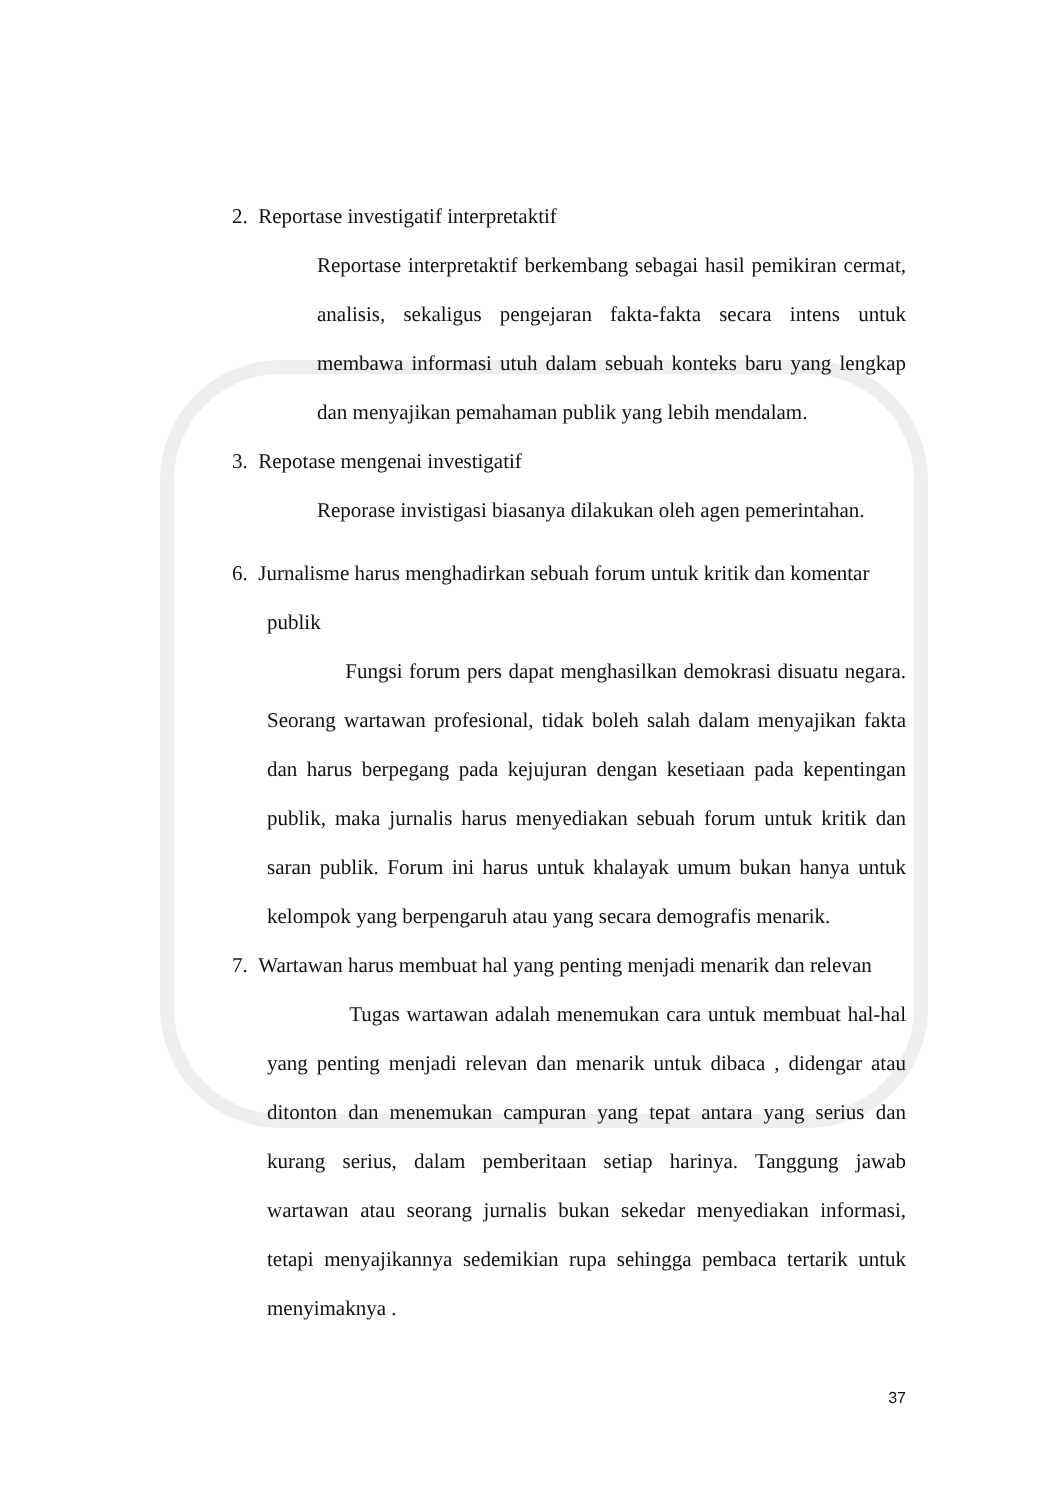2. Reportase investigatif interpretaktif
Reportase interpretaktif berkembang sebagai hasil pemikiran cermat, analisis, sekaligus pengejaran fakta-fakta secara intens untuk membawa informasi utuh dalam sebuah konteks baru yang lengkap dan menyajikan pemahaman publik yang lebih mendalam.
3. Repotase mengenai investigatif
Reporase invistigasi biasanya dilakukan oleh agen pemerintahan.
6. Jurnalisme harus menghadirkan sebuah forum untuk kritik dan komentar
publik
Fungsi forum pers dapat menghasilkan demokrasi disuatu negara. Seorang wartawan profesional, tidak boleh salah dalam menyajikan fakta dan harus berpegang pada kejujuran dengan kesetiaan pada kepentingan publik, maka jurnalis harus menyediakan sebuah forum untuk kritik dan saran publik. Forum ini harus untuk khalayak umum bukan hanya untuk kelompok yang berpengaruh atau yang secara demografis menarik.
7. Wartawan harus membuat hal yang penting menjadi menarik dan relevan
Tugas wartawan adalah menemukan cara untuk membuat hal-hal yang penting menjadi relevan dan menarik untuk dibaca , didengar atau ditonton dan menemukan campuran yang tepat antara yang serius dan kurang serius, dalam pemberitaan setiap harinya. Tanggung jawab wartawan atau seorang jurnalis bukan sekedar menyediakan informasi, tetapi menyajikannya sedemikian rupa sehingga pembaca tertarik untuk menyimaknya .
37